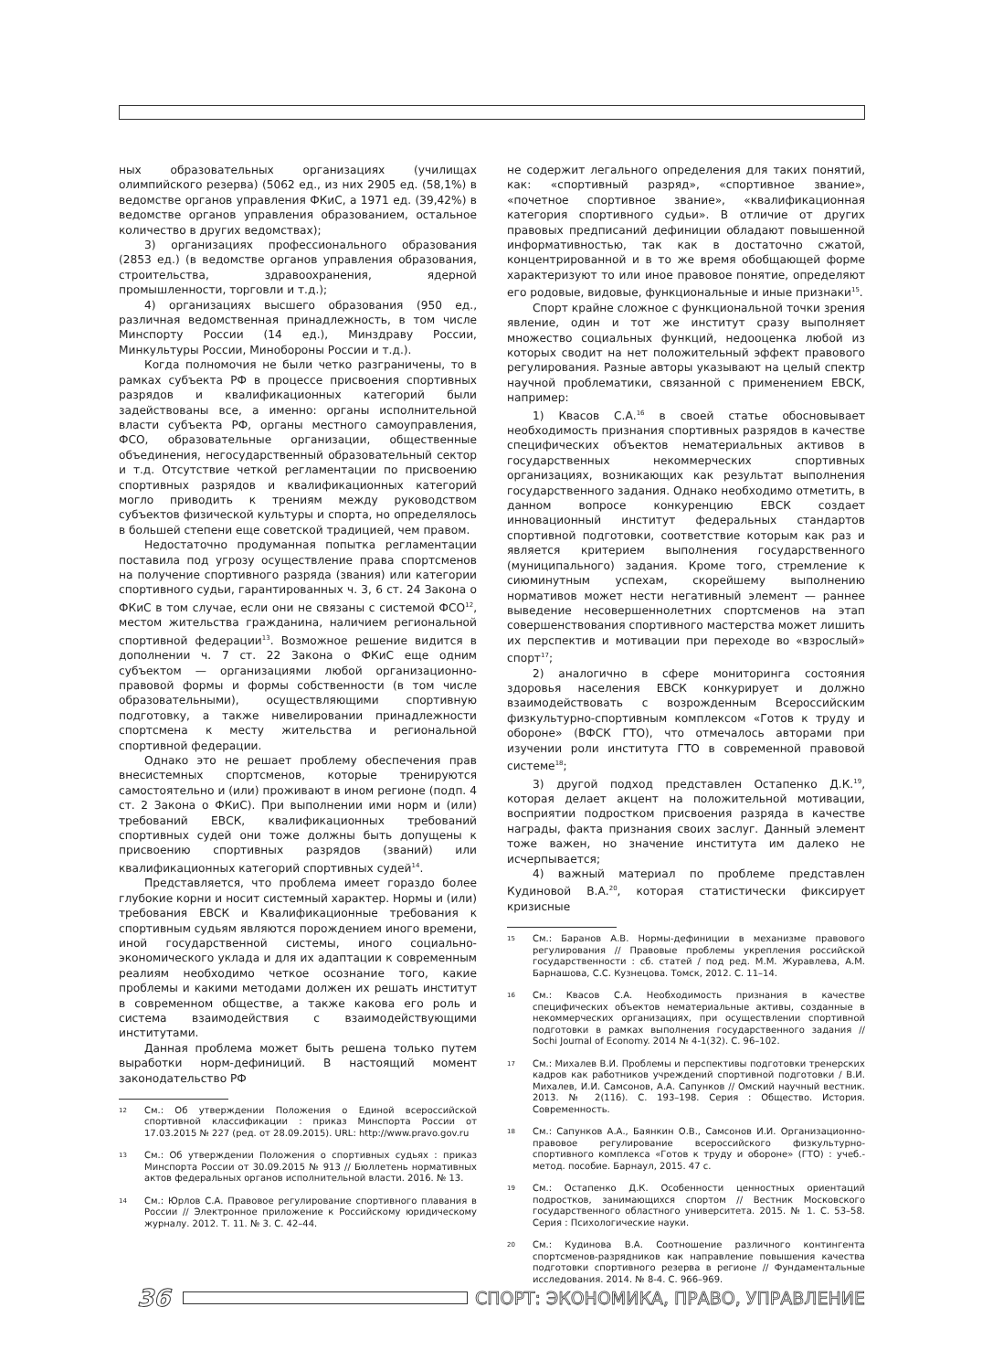ных образовательных организациях (училищах олимпийского резерва) (5062 ед., из них 2905 ед. (58,1%) в ведомстве органов управления ФКиС, а 1971 ед. (39,42%) в ведомстве органов управления образованием, остальное количество в других ведомствах);
3) организациях профессионального образования (2853 ед.) (в ведомстве органов управления образования, строительства, здравоохранения, ядерной промышленности, торговли и т.д.);
4) организациях высшего образования (950 ед., различная ведомственная принадлежность, в том числе Минспорту России (14 ед.), Минздраву России, Минкультуры России, Минобороны России и т.д.).
Когда полномочия не были четко разграничены, то в рамках субъекта РФ в процессе присвоения спортивных разрядов и квалификационных категорий были задействованы все, а именно: органы исполнительной власти субъекта РФ, органы местного самоуправления, ФСО, образовательные организации, общественные объединения, негосударственный образовательный сектор и т.д. Отсутствие четкой регламентации по присвоению спортивных разрядов и квалификационных категорий могло приводить к трениям между руководством субъектов физической культуры и спорта, но определялось в большей степени еще советской традицией, чем правом.
Недостаточно продуманная попытка регламентации поставила под угрозу осуществление права спортсменов на получение спортивного разряда (звания) или категории спортивного судьи, гарантированных ч. 3, 6 ст. 24 Закона о ФКиС в том случае, если они не связаны с системой ФСО<sup>12</sup>, местом жительства гражданина, наличием региональной спортивной федерации<sup>13</sup>. Возможное решение видится в дополнении ч. 7 ст. 22 Закона о ФКиС еще одним субъектом — организациями любой организационно-правовой формы и формы собственности (в том числе образовательными), осуществляющими спортивную подготовку, а также нивелировании принадлежности спортсмена к месту жительства и региональной спортивной федерации.
Однако это не решает проблему обеспечения прав внесистемных спортсменов, которые тренируются самостоятельно и (или) проживают в ином регионе (подп. 4 ст. 2 Закона о ФКиС). При выполнении ими норм и (или) требований ЕВСК, квалификационных требований спортивных судей они тоже должны быть допущены к присвоению спортивных разрядов (званий) или квалификационных категорий спортивных судей<sup>14</sup>.
Представляется, что проблема имеет гораздо более глубокие корни и носит системный характер. Нормы и (или) требования ЕВСК и Квалификационные требования к спортивным судьям являются порождением иного времени, иной государственной системы, иного социально-экономического уклада и для их адаптации к современным реалиям необходимо четкое осознание того, какие проблемы и какими методами должен их решать институт в современном обществе, а также какова его роль и система взаимодействия с взаимодействующими институтами.
Данная проблема может быть решена только путем выработки норм-дефиниций. В настоящий момент законодательство РФ
12
См.: Об утверждении Положения о Единой всероссийской спортивной классификации : приказ Минспорта России от 17.03.2015 № 227 (ред. от 28.09.2015). URL: http://www.pravo.gov.ru
13
См.: Об утверждении Положения о спортивных судьях : приказ Минспорта России от 30.09.2015 № 913 // Бюллетень нормативных актов федеральных органов исполнительной власти. 2016. № 13.
14
См.: Юрлов С.А. Правовое регулирование спортивного плавания в России // Электронное приложение к Российскому юридическому журналу. 2012. Т. 11. № 3. С. 42–44.
не содержит легального определения для таких понятий, как: «спортивный разряд», «спортивное звание», «почетное спортивное звание», «квалификационная категория спортивного судьи». В отличие от других правовых предписаний дефиниции обладают повышенной информативностью, так как в достаточно сжатой, концентрированной и в то же время обобщающей форме характеризуют то или иное правовое понятие, определяют его родовые, видовые, функциональные и иные признаки<sup>15</sup>.
Спорт крайне сложное с функциональной точки зрения явление, один и тот же институт сразу выполняет множество социальных функций, недооценка любой из которых сводит на нет положительный эффект правового регулирования. Разные авторы указывают на целый спектр научной проблематики, связанной с применением ЕВСК, например:
1) Квасов С.А.<sup>16</sup> в своей статье обосновывает необходимость признания спортивных разрядов в качестве специфических объектов нематериальных активов в государственных некоммерческих спортивных организациях, возникающих как результат выполнения государственного задания. Однако необходимо отметить, в данном вопросе конкуренцию ЕВСК создает инновационный институт федеральных стандартов спортивной подготовки, соответствие которым как раз и является критерием выполнения государственного (муниципального) задания. Кроме того, стремление к сиюминутным успехам, скорейшему выполнению нормативов может нести негативный элемент — раннее выведение несовершеннолетних спортсменов на этап совершенствования спортивного мастерства может лишить их перспектив и мотивации при переходе во «взрослый» спорт<sup>17</sup>;
2) аналогично в сфере мониторинга состояния здоровья населения ЕВСК конкурирует и должно взаимодействовать с возрожденным Всероссийским физкультурно-спортивным комплексом «Готов к труду и обороне» (ВФСК ГТО), что отмечалось авторами при изучении роли института ГТО в современной правовой системе<sup>18</sup>;
3) другой подход представлен Остапенко Д.К.<sup>19</sup>, которая делает акцент на положительной мотивации, восприятии подростком присвоения разряда в качестве награды, факта признания своих заслуг. Данный элемент тоже важен, но значение института им далеко не исчерпывается;
4) важный материал по проблеме представлен Кудиновой В.А.<sup>20</sup>, которая статистически фиксирует кризисные
15
См.: Баранов А.В. Нормы-дефиниции в механизме правового регулирования // Правовые проблемы укрепления российской государственности : сб. статей / под ред. М.М. Журавлева, А.М. Барнашова, С.С. Кузнецова. Томск, 2012. С. 11–14.
16
См.: Квасов С.А. Необходимость признания в качестве специфических объектов нематериальные активы, созданные в некоммерческих организациях, при осуществлении спортивной подготовки в рамках выполнения государственного задания // Sochi Journal of Economy. 2014 № 4-1(32). С. 96–102.
17
См.: Михалев В.И. Проблемы и перспективы подготовки тренерских кадров как работников учреждений спортивной подготовки / В.И. Михалев, И.И. Самсонов, А.А. Сапунков // Омский научный вестник. 2013. № 2(116). С. 193–198. Серия : Общество. История. Современность.
18
См.: Сапунков А.А., Баянкин О.В., Самсонов И.И. Организационно-правовое регулирование всероссийского физкультурно-спортивного комплекса «Готов к труду и обороне» (ГТО) : учеб.-метод. пособие. Барнаул, 2015. 47 с.
19
См.: Остапенко Д.К. Особенности ценностных ориентаций подростков, занимающихся спортом // Вестник Московского государственного областного университета. 2015. № 1. С. 53–58. Серия : Психологические науки.
20
См.: Кудинова В.А. Соотношение различного контингента спортсменов-разрядников как направление повышения качества подготовки спортивного резерва в регионе // Фундаментальные исследования. 2014. № 8-4. С. 966–969.
36
СПОРТ: ЭКОНОМИКА, ПРАВО, УПРАВЛЕНИЕ